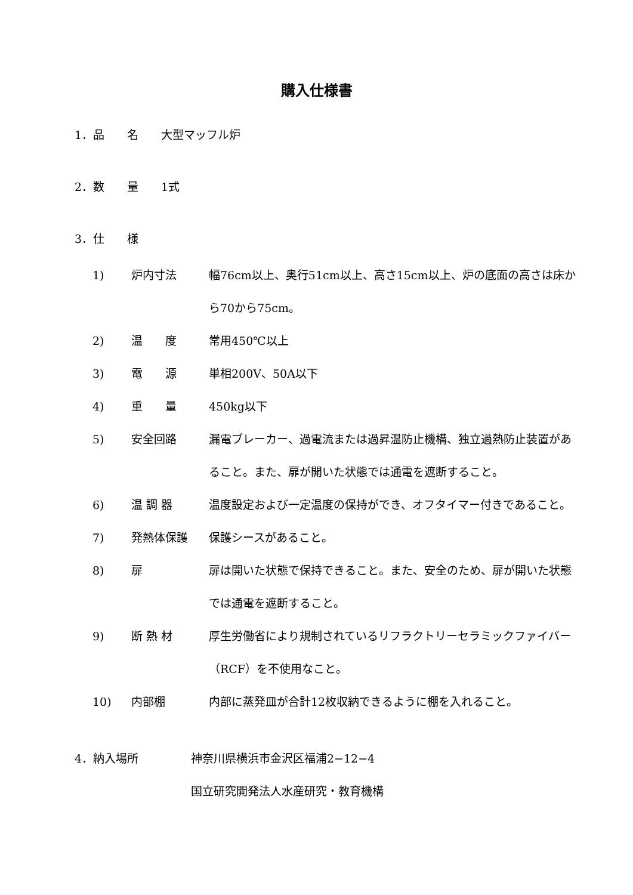購入仕様書
1．品　　名　　大型マッフル炉
2．数　　量　　1式
3．仕　　様
1) 炉内寸法 幅76cm以上、奥行51cm以上、高さ15cm以上、炉の底面の高さは床から70から75cm。
2) 温　　度 常用450℃以上
3) 電　　源 単相200V、50A以下
4) 重　　量 450kg以下
5) 安全回路 漏電ブレーカー、過電流または過昇温防止機構、独立過熱防止装置があること。また、扉が開いた状態では通電を遮断すること。
6) 温 調 器 温度設定および一定温度の保持ができ、オフタイマー付きであること。
7) 発熱体保護 保護シースがあること。
8) 扉 扉は開いた状態で保持できること。また、安全のため、扉が開いた状態では通電を遮断すること。
9) 断 熱 材 厚生労働省により規制されているリフラクトリーセラミックファイバー（RCF）を不使用なこと。
10) 内部棚 内部に蒸発皿が合計12枚収納できるように棚を入れること。
4．納入場所 神奈川県横浜市金沢区福浦2−12−4
国立研究開発法人水産研究・教育機構